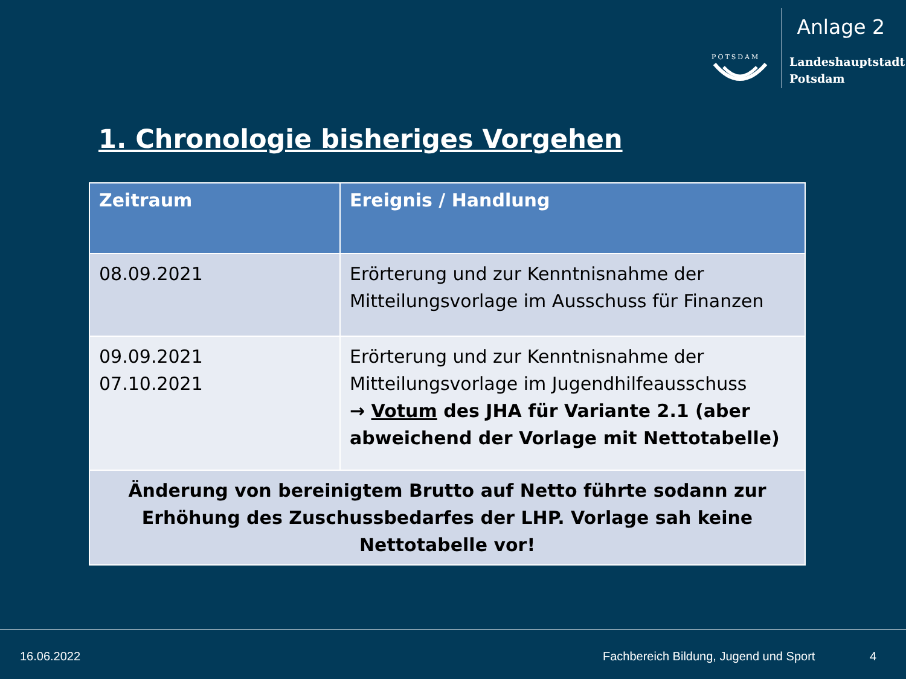Anlage 2
POTSDAM
Landeshauptstadt
Potsdam
1. Chronologie bisheriges Vorgehen
| Zeitraum | Ereignis / Handlung |
| --- | --- |
| 08.09.2021 | Erörterung und zur Kenntnisnahme der Mitteilungsvorlage im Ausschuss für Finanzen |
| 09.09.2021 07.10.2021 | Erörterung und zur Kenntnisnahme der Mitteilungsvorlage im Jugendhilfeausschuss → Votum des JHA für Variante 2.1 (aber abweichend der Vorlage mit Nettotabelle) |
| Änderung von bereinigtem Brutto auf Netto führte sodann zur Erhöhung des Zuschussbedarfes der LHP. Vorlage sah keine Nettotabelle vor! | |
16.06.2022 Fachbereich Bildung, Jugend und Sport 4